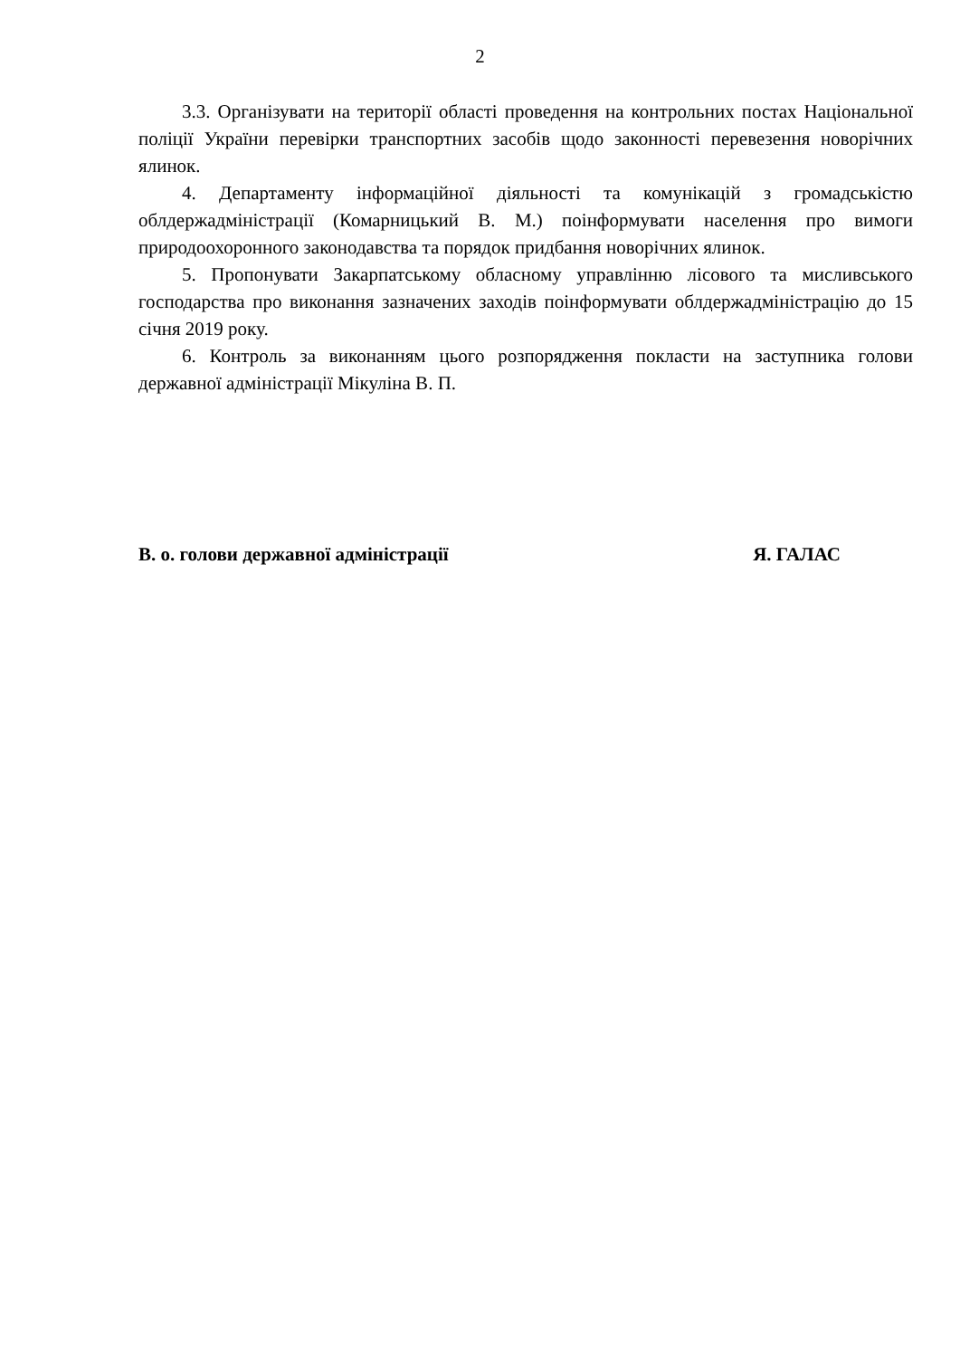2
3.3. Організувати на території області проведення на контрольних постах Національної поліції України перевірки транспортних засобів щодо законності перевезення новорічних ялинок.
4. Департаменту інформаційної діяльності та комунікацій з громадськістю облдержадміністрації (Комарницький В. М.) поінформувати населення про вимоги природоохоронного законодавства та порядок придбання новорічних ялинок.
5. Пропонувати Закарпатському обласному управлінню лісового та мисливського господарства про виконання зазначених заходів поінформувати облдержадміністрацію до 15 січня 2019 року.
6. Контроль за виконанням цього розпорядження покласти на заступника голови державної адміністрації Мікуліна В. П.
В. о. голови державної адміністрації Я. ГАЛАС